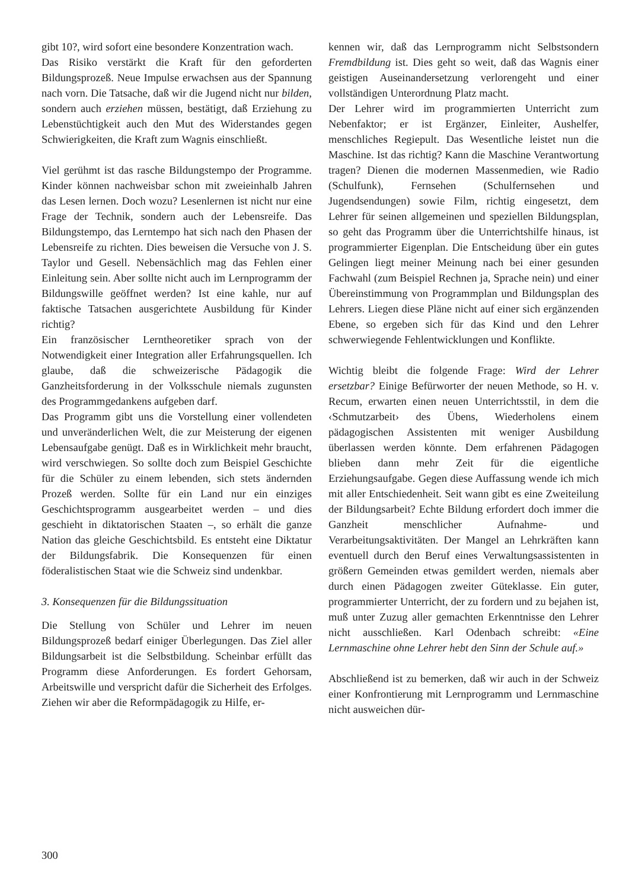gibt 10?, wird sofort eine besondere Konzentration wach.
Das Risiko verstärkt die Kraft für den geforderten Bildungsprozeß. Neue Impulse erwachsen aus der Spannung nach vorn. Die Tatsache, daß wir die Jugend nicht nur bilden, sondern auch erziehen müssen, bestätigt, daß Erziehung zu Lebenstüchtigkeit auch den Mut des Widerstandes gegen Schwierigkeiten, die Kraft zum Wagnis einschließt.
Viel gerühmt ist das rasche Bildungstempo der Programme. Kinder können nachweisbar schon mit zweieinhalb Jahren das Lesen lernen. Doch wozu? Lesenlernen ist nicht nur eine Frage der Technik, sondern auch der Lebensreife. Das Bildungstempo, das Lerntempo hat sich nach den Phasen der Lebensreife zu richten. Dies beweisen die Versuche von J. S. Taylor und Gesell. Nebensächlich mag das Fehlen einer Einleitung sein. Aber sollte nicht auch im Lernprogramm der Bildungswille geöffnet werden? Ist eine kahle, nur auf faktische Tatsachen ausgerichtete Ausbildung für Kinder richtig?
Ein französischer Lerntheoretiker sprach von der Notwendigkeit einer Integration aller Erfahrungsquellen. Ich glaube, daß die schweizerische Pädagogik die Ganzheitsforderung in der Volksschule niemals zugunsten des Programmgedankens aufgeben darf.
Das Programm gibt uns die Vorstellung einer vollendeten und unveränderlichen Welt, die zur Meisterung der eigenen Lebensaufgabe genügt. Daß es in Wirklichkeit mehr braucht, wird verschwiegen. So sollte doch zum Beispiel Geschichte für die Schüler zu einem lebenden, sich stets ändernden Prozeß werden. Sollte für ein Land nur ein einziges Geschichtsprogramm ausgearbeitet werden – und dies geschieht in diktatorischen Staaten –, so erhält die ganze Nation das gleiche Geschichtsbild. Es entsteht eine Diktatur der Bildungsfabrik. Die Konsequenzen für einen föderalistischen Staat wie die Schweiz sind undenkbar.
3. Konsequenzen für die Bildungssituation
Die Stellung von Schüler und Lehrer im neuen Bildungsprozeß bedarf einiger Überlegungen. Das Ziel aller Bildungsarbeit ist die Selbstbildung. Scheinbar erfüllt das Programm diese Anforderungen. Es fordert Gehorsam, Arbeitswille und verspricht dafür die Sicherheit des Erfolges. Ziehen wir aber die Reformpädagogik zu Hilfe, er-
kennen wir, daß das Lernprogramm nicht Selbstsondern Fremdbildung ist. Dies geht so weit, daß das Wagnis einer geistigen Auseinandersetzung verlorengeht und einer vollständigen Unterordnung Platz macht.
Der Lehrer wird im programmierten Unterricht zum Nebenfaktor; er ist Ergänzer, Einleiter, Aushelfer, menschliches Regiepult. Das Wesentliche leistet nun die Maschine. Ist das richtig? Kann die Maschine Verantwortung tragen? Dienen die modernen Massenmedien, wie Radio (Schulfunk), Fernsehen (Schulfernsehen und Jugendsendungen) sowie Film, richtig eingesetzt, dem Lehrer für seinen allgemeinen und speziellen Bildungsplan, so geht das Programm über die Unterrichtshilfe hinaus, ist programmierter Eigenplan. Die Entscheidung über ein gutes Gelingen liegt meiner Meinung nach bei einer gesunden Fachwahl (zum Beispiel Rechnen ja, Sprache nein) und einer Übereinstimmung von Programmplan und Bildungsplan des Lehrers. Liegen diese Pläne nicht auf einer sich ergänzenden Ebene, so ergeben sich für das Kind und den Lehrer schwerwiegende Fehlentwicklungen und Konflikte.
Wichtig bleibt die folgende Frage: Wird der Lehrer ersetzbar? Einige Befürworter der neuen Methode, so H. v. Recum, erwarten einen neuen Unterrichtsstil, in dem die ‹Schmutzarbeit› des Übens, Wiederholens einem pädagogischen Assistenten mit weniger Ausbildung überlassen werden könnte. Dem erfahrenen Pädagogen blieben dann mehr Zeit für die eigentliche Erziehungsaufgabe. Gegen diese Auffassung wende ich mich mit aller Entschiedenheit. Seit wann gibt es eine Zweiteilung der Bildungsarbeit? Echte Bildung erfordert doch immer die Ganzheit menschlicher Aufnahme- und Verarbeitungsaktivitäten. Der Mangel an Lehrkräften kann eventuell durch den Beruf eines Verwaltungsassistenten in größern Gemeinden etwas gemildert werden, niemals aber durch einen Pädagogen zweiter Güteklasse. Ein guter, programmierter Unterricht, der zu fordern und zu bejahen ist, muß unter Zuzug aller gemachten Erkenntnisse den Lehrer nicht ausschließen. Karl Odenbach schreibt: «Eine Lernmaschine ohne Lehrer hebt den Sinn der Schule auf.»
Abschließend ist zu bemerken, daß wir auch in der Schweiz einer Konfrontierung mit Lernprogramm und Lernmaschine nicht ausweichen dür-
300